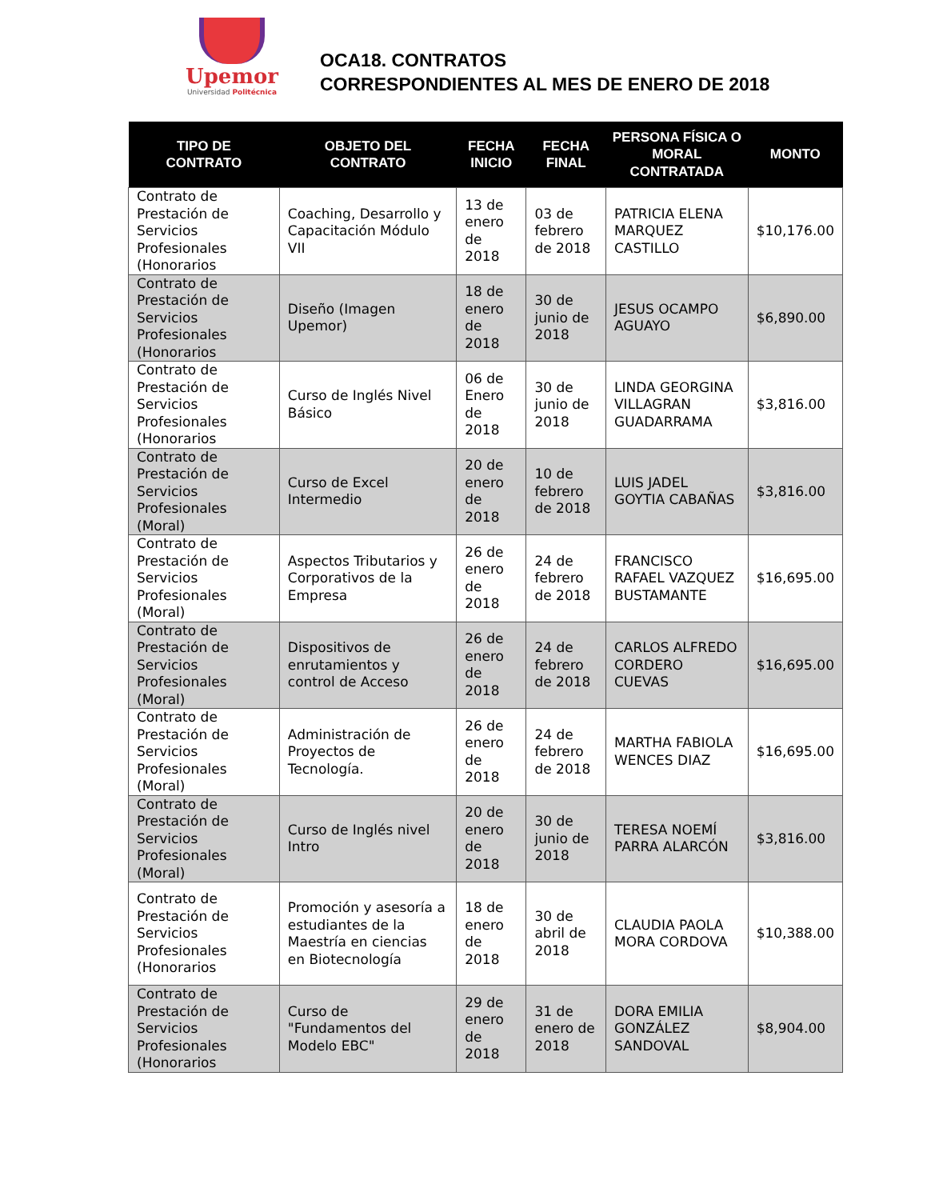Upemor
Universidad Politécnica
OCA18. CONTRATOS
CORRESPONDIENTES AL MES DE ENERO DE 2018
| TIPO DE CONTRATO | OBJETO DEL CONTRATO | FECHA INICIO | FECHA FINAL | PERSONA FÍSICA O MORAL CONTRATADA | MONTO |
| --- | --- | --- | --- | --- | --- |
| Contrato de Prestación de Servicios Profesionales (Honorarios | Coaching, Desarrollo y Capacitación Módulo VII | 13 de enero de 2018 | 03 de febrero de 2018 | PATRICIA ELENA MARQUEZ CASTILLO | $10,176.00 |
| Contrato de Prestación de Servicios Profesionales (Honorarios | Diseño (Imagen Upemor) | 18 de enero de 2018 | 30 de junio de 2018 | JESUS OCAMPO AGUAYO | $6,890.00 |
| Contrato de Prestación de Servicios Profesionales (Honorarios | Curso de Inglés Nivel Básico | 06 de Enero de 2018 | 30 de junio de 2018 | LINDA GEORGINA VILLAGRAN GUADARRAMA | $3,816.00 |
| Contrato de Prestación de Servicios Profesionales (Moral) | Curso de Excel Intermedio | 20 de enero de 2018 | 10 de febrero de 2018 | LUIS JADEL GOYTIA CABAÑAS | $3,816.00 |
| Contrato de Prestación de Servicios Profesionales (Moral) | Aspectos Tributarios y Corporativos de la Empresa | 26 de enero de 2018 | 24 de febrero de 2018 | FRANCISCO RAFAEL VAZQUEZ BUSTAMANTE | $16,695.00 |
| Contrato de Prestación de Servicios Profesionales (Moral) | Dispositivos de enrutamientos y control de Acceso | 26 de enero de 2018 | 24 de febrero de 2018 | CARLOS ALFREDO CORDERO CUEVAS | $16,695.00 |
| Contrato de Prestación de Servicios Profesionales (Moral) | Administración de Proyectos de Tecnología. | 26 de enero de 2018 | 24 de febrero de 2018 | MARTHA FABIOLA WENCES DIAZ | $16,695.00 |
| Contrato de Prestación de Servicios Profesionales (Moral) | Curso de Inglés nivel Intro | 20 de enero de 2018 | 30 de junio de 2018 | TERESA NOEMÍ PARRA ALARCÓN | $3,816.00 |
| Contrato de Prestación de Servicios Profesionales (Honorarios | Promoción y asesoría a estudiantes de la Maestría en ciencias en Biotecnología | 18 de enero de 2018 | 30 de abril de 2018 | CLAUDIA PAOLA MORA CORDOVA | $10,388.00 |
| Contrato de Prestación de Servicios Profesionales (Honorarios | Curso de "Fundamentos del Modelo EBC" | 29 de enero de 2018 | 31 de enero de 2018 | DORA EMILIA GONZÁLEZ SANDOVAL | $8,904.00 |